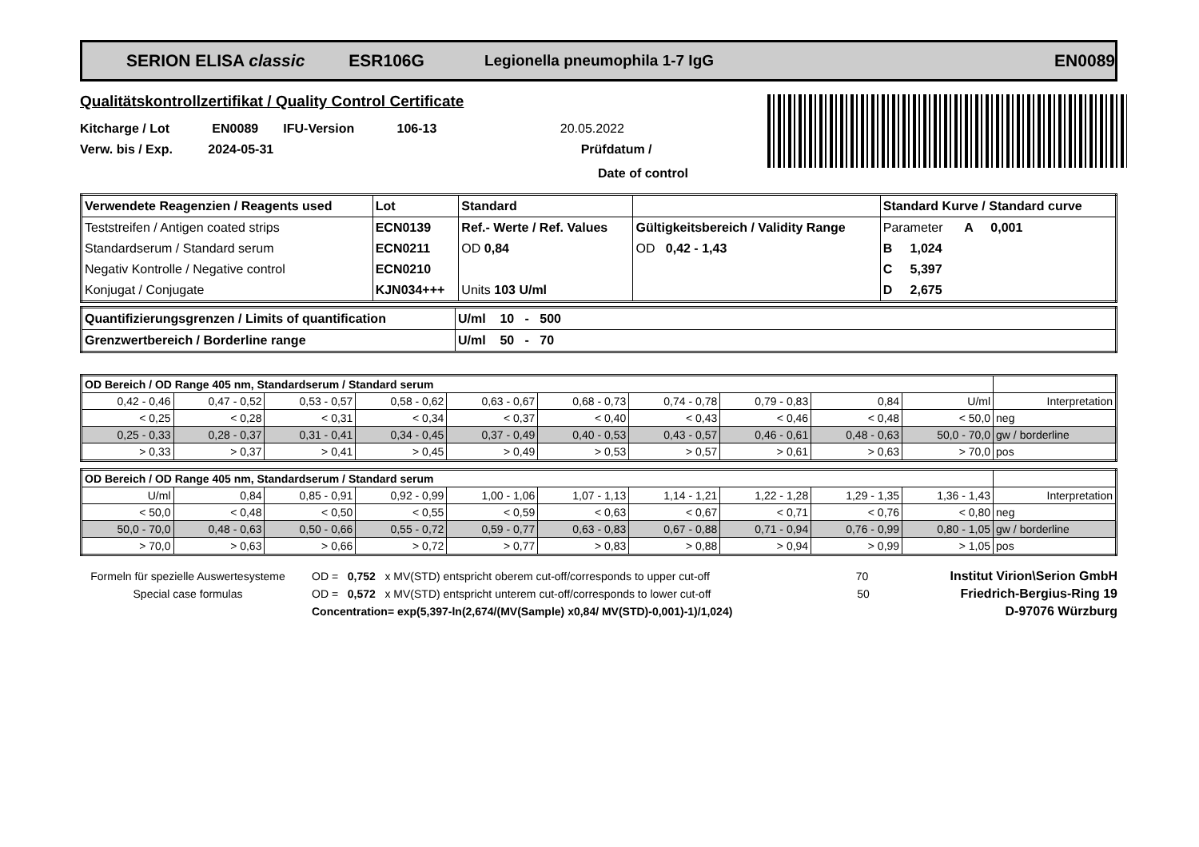SERION ELISA classic ESR106G Legionella pneumophila 1-7 IgG EN0089
Qualitätskontrollzertifikat / Quality Control Certificate
Kitcharge / Lot EN0089 IFU-Version 106-13 20.05.2022
Verw. bis / Exp. 2024-05-31 Prüfdatum /
Date of control
| Verwendete Reagenzien / Reagents used | Lot | Standard | | Standard Kurve / Standard curve |
| Teststreifen / Antigen coated strips | ECN0139 | Ref.- Werte / Ref. Values | Gültigkeitsbereich / Validity Range | Parameter A 0,001 |
| Standardserum / Standard serum | ECN0211 | OD 0,84 | OD 0,42 - 1,43 | B 1,024 |
| Negativ Kontrolle / Negative control | ECN0210 | | | C 5,397 |
| Konjugat / Conjugate | KJN034+++ | Units 103 U/ml | | D 2,675 |
| Quantifizierungsgrenzen / Limits of quantification | U/ml 10 - 500 |
| Grenzwertbereich / Borderline range | U/ml 50 - 70 |
| OD Bereich / OD Range 405 nm, Standardserum / Standard serum | | | | | | | | | | |
| 0,42 - 0,46 | 0,47 - 0,52 | 0,53 - 0,57 | 0,58 - 0,62 | 0,63 - 0,67 | 0,68 - 0,73 | 0,74 - 0,78 | 0,79 - 0,83 | 0,84 | U/ml | Interpretation |
| < 0,25 | < 0,28 | < 0,31 | < 0,34 | < 0,37 | < 0,40 | < 0,43 | < 0,46 | < 0,48 | < 50,0 | neg |
| 0,25 - 0,33 | 0,28 - 0,37 | 0,31 - 0,41 | 0,34 - 0,45 | 0,37 - 0,49 | 0,40 - 0,53 | 0,43 - 0,57 | 0,46 - 0,61 | 0,48 - 0,63 | 50,0 - 70,0 | gw / borderline |
| > 0,33 | > 0,37 | > 0,41 | > 0,45 | > 0,49 | > 0,53 | > 0,57 | > 0,61 | > 0,63 | > 70,0 | pos |
| OD Bereich / OD Range 405 nm, Standardserum / Standard serum | | | | | | | | | | |
| U/ml | 0,84 | 0,85 - 0,91 | 0,92 - 0,99 | 1,00 - 1,06 | 1,07 - 1,13 | 1,14 - 1,21 | 1,22 - 1,28 | 1,29 - 1,35 | 1,36 - 1,43 | Interpretation |
| < 50,0 | < 0,48 | < 0,50 | < 0,55 | < 0,59 | < 0,63 | < 0,67 | < 0,71 | < 0,76 | < 0,80 | neg |
| 50,0 - 70,0 | 0,48 - 0,63 | 0,50 - 0,66 | 0,55 - 0,72 | 0,59 - 0,77 | 0,63 - 0,83 | 0,67 - 0,88 | 0,71 - 0,94 | 0,76 - 0,99 | 0,80 - 1,05 | gw / borderline |
| > 70,0 | > 0,63 | > 0,66 | > 0,72 | > 0,77 | > 0,83 | > 0,88 | > 0,94 | > 0,99 | > 1,05 | pos |
Formeln für spezielle Auswertesysteme
Special case formulas
OD = 0,752 x MV(STD) entspricht oberem cut-off/corresponds to upper cut-off 70
OD = 0,572 x MV(STD) entspricht unterem cut-off/corresponds to lower cut-off 50
Concentration= exp(5,397-ln(2,674/(MV(Sample) x0,84/ MV(STD)-0,001)-1)/1,024)
Institut Virion\Serion GmbH
Friedrich-Bergius-Ring 19
D-97076 Würzburg